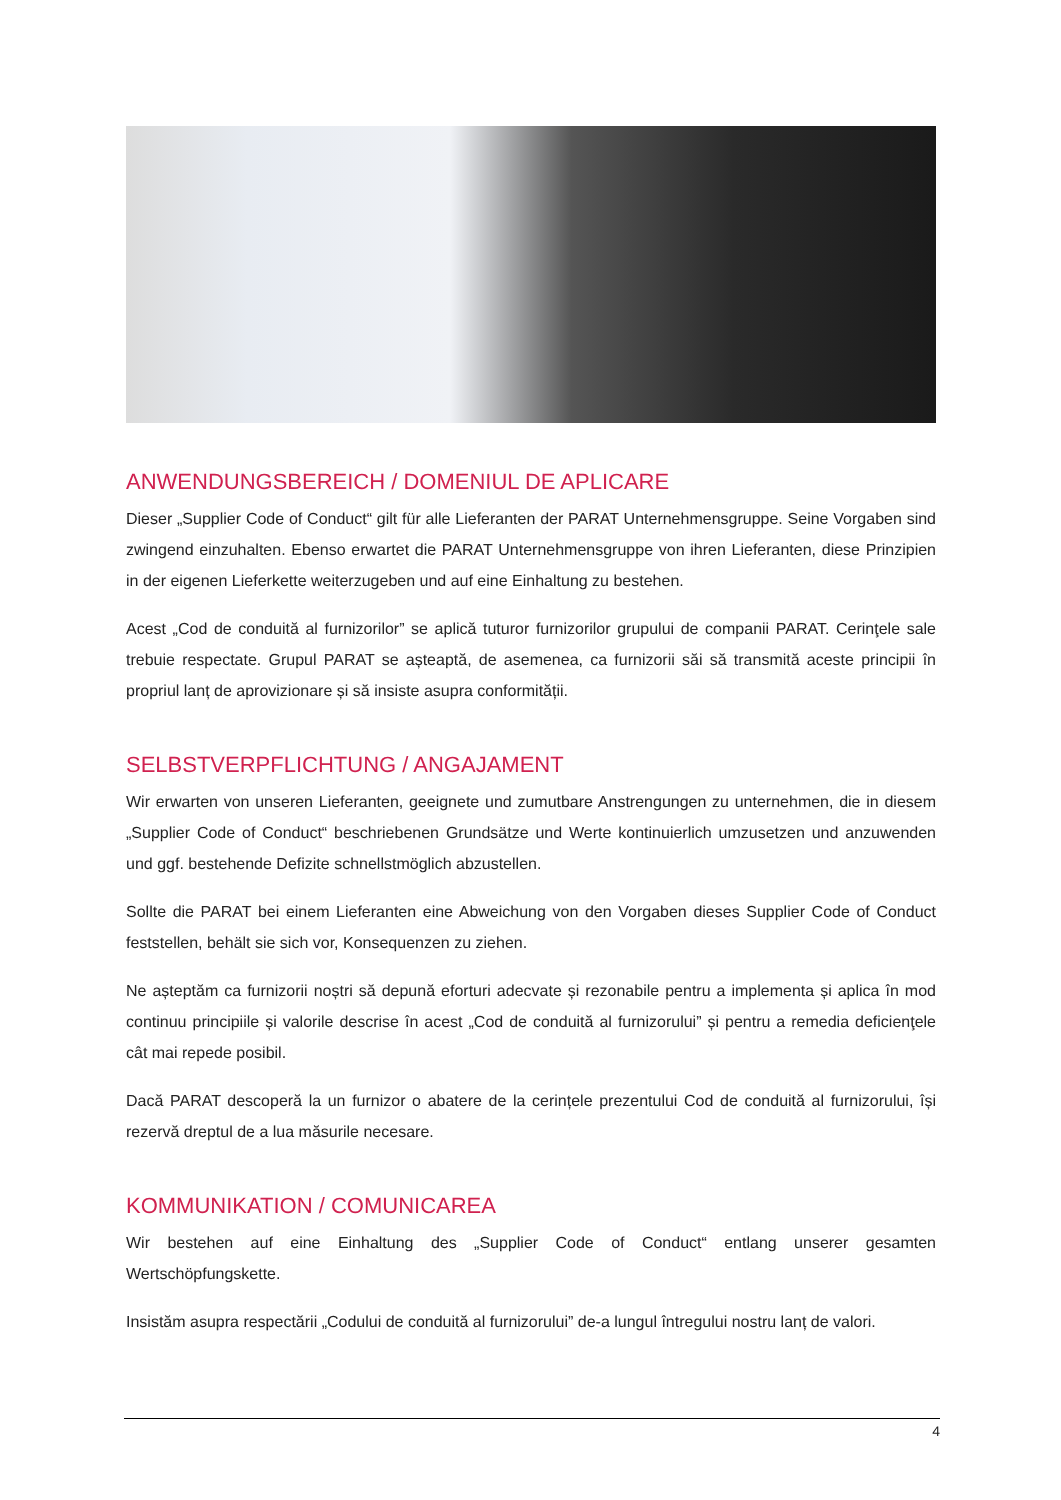ANWENDUNGSBEREICH / DOMENIUL DE APLICARE
Dieser „Supplier Code of Conduct“ gilt für alle Lieferanten der PARAT Unternehmensgruppe. Seine Vorgaben sind zwingend einzuhalten. Ebenso erwartet die PARAT Unternehmensgruppe von ihren Lieferanten, diese Prinzipien in der eigenen Lieferkette weiterzugeben und auf eine Einhaltung zu bestehen.
Acest „Cod de conduită al furnizorilor” se aplică tuturor furnizorilor grupului de companii PARAT. Cerinţele sale trebuie respectate. Grupul PARAT se așteaptă, de asemenea, ca furnizorii săi să transmită aceste principii în propriul lanț de aprovizionare și să insiste asupra conformității.
SELBSTVERPFLICHTUNG / ANGAJAMENT
Wir erwarten von unseren Lieferanten, geeignete und zumutbare Anstrengungen zu unternehmen, die in diesem „Supplier Code of Conduct“ beschriebenen Grundsätze und Werte kontinuierlich umzusetzen und anzuwenden und ggf. bestehende Defizite schnellstmöglich abzustellen.
Sollte die PARAT bei einem Lieferanten eine Abweichung von den Vorgaben dieses Supplier Code of Conduct feststellen, behält sie sich vor, Konsequenzen zu ziehen.
Ne așteptăm ca furnizorii noștri să depună eforturi adecvate și rezonabile pentru a implementa și aplica în mod continuu principiile și valorile descrise în acest „Cod de conduită al furnizorului” și pentru a remedia deficienţele cât mai repede posibil.
Dacă PARAT descoperă la un furnizor o abatere de la cerințele prezentului Cod de conduită al furnizorului, își rezervă dreptul de a lua măsurile necesare.
KOMMUNIKATION / COMUNICAREA
Wir bestehen auf eine Einhaltung des „Supplier Code of Conduct“ entlang unserer gesamten Wertschöpfungskette.
Insistăm asupra respectării „Codului de conduită al furnizorului” de-a lungul întregului nostru lanț de valori.
4